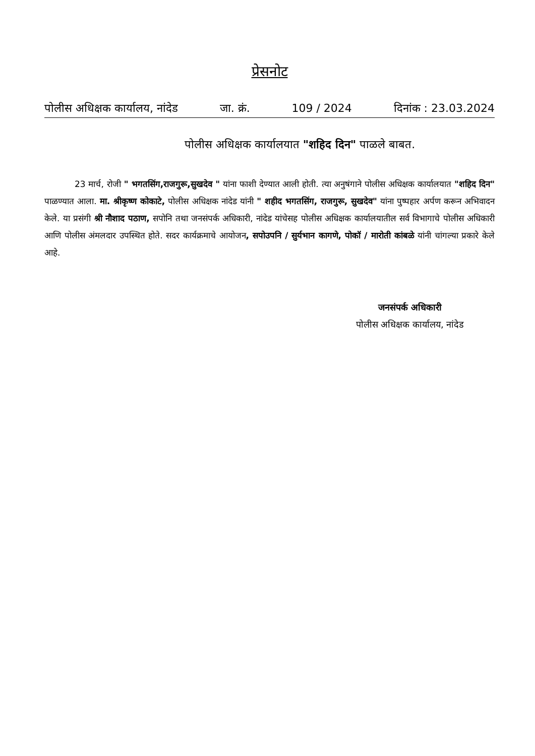प्रेसनोट
पोलीस अधिक्षक कार्यालय, नांदेड जा. क्रं. 109 / 2024 दिनांक : 23.03.2024
पोलीस अधिक्षक कार्यालयात "शहिद दिन" पाळले बाबत.
23 मार्च, रोजी " भगतसिंग,राजगुरू,सुखदेव " यांना फाशी देण्यात आली होती. त्या अनुषंगाने पोलीस अधिक्षक कार्यालयात "शहिद दिन" पाळण्यात आला. मा. श्रीकृष्ण कोकाटे, पोलीस अधिक्षक नांदेड यांनी " शहीद भगतसिंग, राजगुरू, सुखदेव" यांना पुष्पहार अर्पण करून अभिवादन केले. या प्रसंगी श्री नौशाद पठाण, सपोनि तथा जनसंपर्क अधिकारी, नांदेड यांचेसह पोलीस अधिक्षक कार्यालयातील सर्व विभागाचे पोलीस अधिकारी आणि पोलीस अंमलदार उपस्थित होते. सदर कार्यक्रमाचे आयोजन, सपोउपनि / सुर्यभान कागणे, पोकॉ / मारोती कांबळे यांनी चांगल्या प्रकारे केले आहे.
जनसंपर्क अधिकारी
पोलीस अधिक्षक कार्यालय, नांदेड